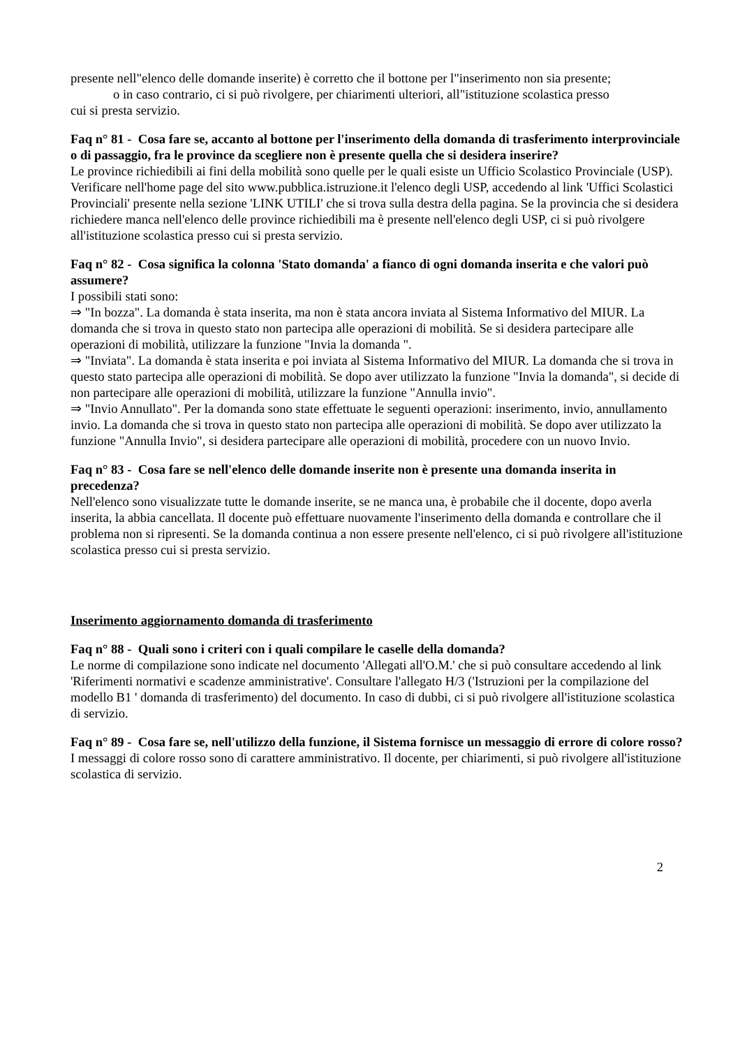presente nell"elenco delle domande inserite) è corretto che il bottone per l"inserimento non sia presente;
o in caso contrario, ci si può rivolgere, per chiarimenti ulteriori, all"istituzione scolastica presso
cui si presta servizio.
Faq n° 81 - Cosa fare se, accanto al bottone per l'inserimento della domanda di trasferimento interprovinciale o di passaggio, fra le province da scegliere non è presente quella che si desidera inserire?
Le province richiedibili ai fini della mobilità sono quelle per le quali esiste un Ufficio Scolastico Provinciale (USP). Verificare nell'home page del sito www.pubblica.istruzione.it l'elenco degli USP, accedendo al link 'Uffici Scolastici Provinciali' presente nella sezione 'LINK UTILI' che si trova sulla destra della pagina. Se la provincia che si desidera richiedere manca nell'elenco delle province richiedibili ma è presente nell'elenco degli USP, ci si può rivolgere all'istituzione scolastica presso cui si presta servizio.
Faq n° 82 - Cosa significa la colonna 'Stato domanda' a fianco di ogni domanda inserita e che valori può assumere?
I possibili stati sono:
⇒ "In bozza". La domanda è stata inserita, ma non è stata ancora inviata al Sistema Informativo del MIUR. La domanda che si trova in questo stato non partecipa alle operazioni di mobilità. Se si desidera partecipare alle operazioni di mobilità, utilizzare la funzione "Invia la domanda ".
⇒ "Inviata". La domanda è stata inserita e poi inviata al Sistema Informativo del MIUR. La domanda che si trova in questo stato partecipa alle operazioni di mobilità. Se dopo aver utilizzato la funzione "Invia la domanda", si decide di non partecipare alle operazioni di mobilità, utilizzare la funzione "Annulla invio".
⇒ "Invio Annullato". Per la domanda sono state effettuate le seguenti operazioni: inserimento, invio, annullamento invio. La domanda che si trova in questo stato non partecipa alle operazioni di mobilità. Se dopo aver utilizzato la funzione "Annulla Invio", si desidera partecipare alle operazioni di mobilità, procedere con un nuovo Invio.
Faq n° 83 - Cosa fare se nell'elenco delle domande inserite non è presente una domanda inserita in precedenza?
Nell'elenco sono visualizzate tutte le domande inserite, se ne manca una, è probabile che il docente, dopo averla inserita, la abbia cancellata. Il docente può effettuare nuovamente l'inserimento della domanda e controllare che il problema non si ripresenti. Se la domanda continua a non essere presente nell'elenco, ci si può rivolgere all'istituzione scolastica presso cui si presta servizio.
Inserimento aggiornamento domanda di trasferimento
Faq n° 88 - Quali sono i criteri con i quali compilare le caselle della domanda?
Le norme di compilazione sono indicate nel documento 'Allegati all'O.M.' che si può consultare accedendo al link 'Riferimenti normativi e scadenze amministrative'. Consultare l'allegato H/3 ('Istruzioni per la compilazione del modello B1 ' domanda di trasferimento) del documento. In caso di dubbi, ci si può rivolgere all'istituzione scolastica di servizio.
Faq n° 89 - Cosa fare se, nell'utilizzo della funzione, il Sistema fornisce un messaggio di errore di colore rosso?
I messaggi di colore rosso sono di carattere amministrativo. Il docente, per chiarimenti, si può rivolgere all'istituzione scolastica di servizio.
2